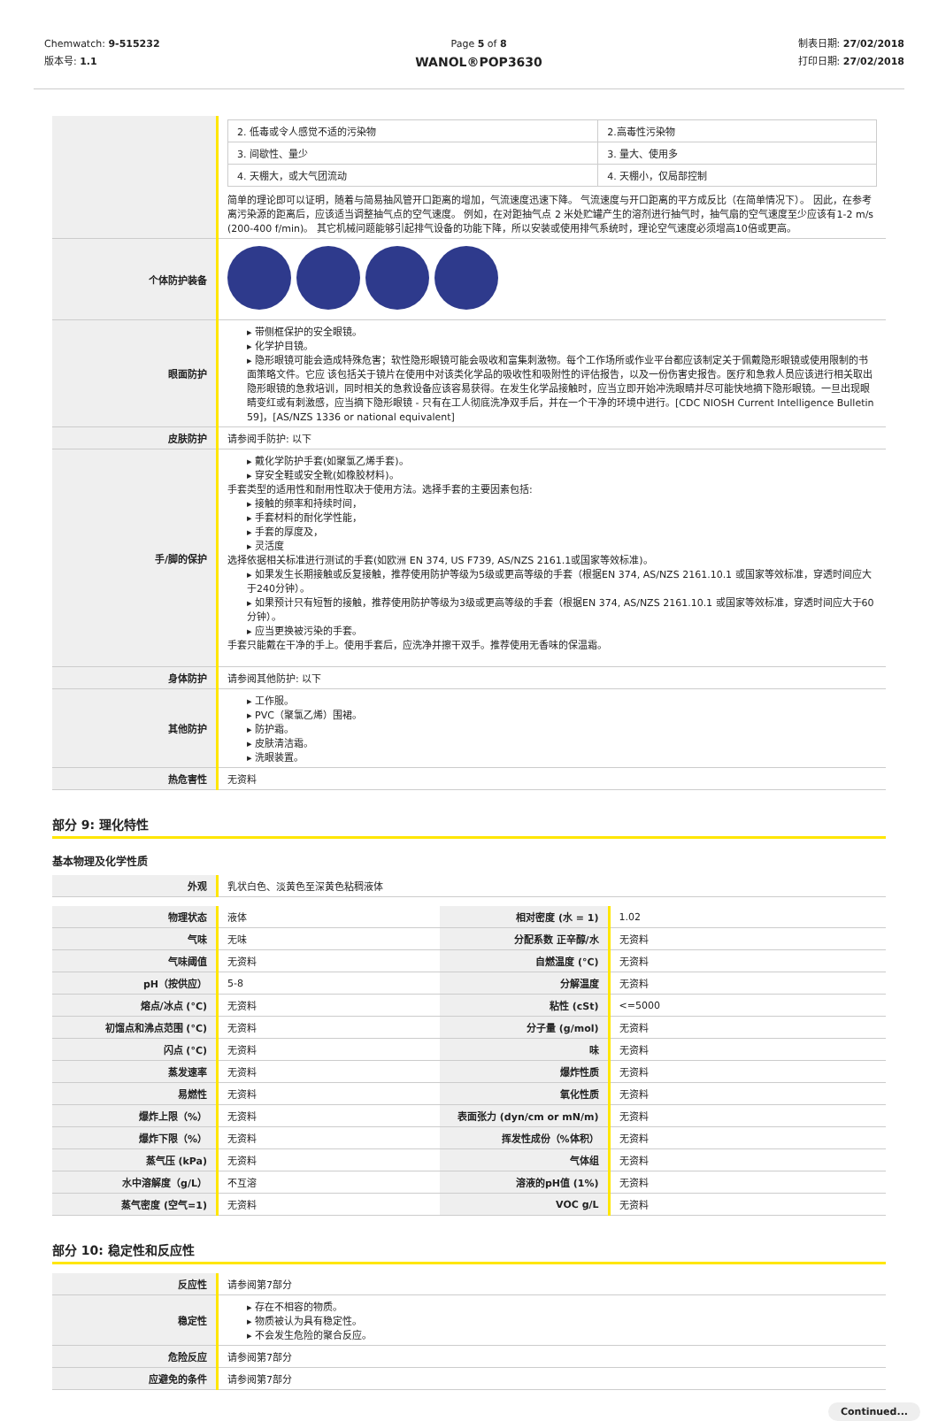Chemwatch: 9-515232
版本号: 1.1
Page 5 of 8
WANOL®POP3630
制表日期: 27/02/2018
打印日期: 27/02/2018
| | / 2. 低毒或令人感觉不适的污染物 / 2.高毒性污染物 / / 3. 间歇性、量少 / 3. 量大、使用多 / / 4. 天棚大，或大气团流动 / 4. 天棚小，仅局部控制 / 简单的理论即可以证明，随着与简易抽风管开口距离的增加，气流速度迅速下降。 气流速度与开口距离的平方成反比（在简单情况下）。 因此，在参考离污染源的距离后，应该适当调整抽气点的空气速度。 例如，在对距抽气点 2 米处贮罐产生的溶剂进行抽气时，抽气扇的空气速度至少应该有1-2 m/s (200-400 f/min)。 其它机械问题能够引起排气设备的功能下降，所以安装或使用排气系统时，理论空气速度必须增高10倍或更高。 |
| 个体防护装备 | |
| 眼面防护 | ▸ 带侧框保护的安全眼镜。 ▸ 化学护目镜。 ▸ 隐形眼镜可能会造成特殊危害；软性隐形眼镜可能会吸收和富集刺激物。每个工作场所或作业平台都应该制定关于佩戴隐形眼镜或使用限制的书面策略文件。它应 该包括关于镜片在使用中对该类化学品的吸收性和吸附性的评估报告，以及一份伤害史报告。医疗和急救人员应该进行相关取出隐形眼镜的急救培训，同时相关的急救设备应该容易获得。在发生化学品接触时，应当立即开始冲洗眼睛并尽可能快地摘下隐形眼镜。一旦出现眼睛变红或有刺激感，应当摘下隐形眼镜 - 只有在工人彻底洗净双手后，并在一个干净的环境中进行。[CDC NIOSH Current Intelligence Bulletin 59]，[AS/NZS 1336 or national equivalent] |
| 皮肤防护 | 请参阅手防护: 以下 |
| 手/脚的保护 | ▸ 戴化学防护手套(如聚氯乙烯手套)。 ▸ 穿安全鞋或安全靴(如橡胶材料)。 手套类型的适用性和耐用性取决于使用方法。选择手套的主要因素包括: ▸ 接触的频率和持续时间， ▸ 手套材料的耐化学性能， ▸ 手套的厚度及， ▸ 灵活度 选择依据相关标准进行测试的手套(如欧洲 EN 374, US F739, AS/NZS 2161.1或国家等效标准)。 ▸ 如果发生长期接触或反复接触，推荐使用防护等级为5级或更高等级的手套（根据EN 374, AS/NZS 2161.10.1 或国家等效标准，穿透时间应大于240分钟）。 ▸ 如果预计只有短暂的接触，推荐使用防护等级为3级或更高等级的手套（根据EN 374, AS/NZS 2161.10.1 或国家等效标准，穿透时间应大于60分钟）。 ▸ 应当更换被污染的手套。 手套只能戴在干净的手上。使用手套后，应洗净并擦干双手。推荐使用无香味的保温霜。 |
| 身体防护 | 请参阅其他防护: 以下 |
| 其他防护 | ▸ 工作服。 ▸ PVC（聚氯乙烯）围裙。 ▸ 防护霜。 ▸ 皮肤清洁霜。 ▸ 洗眼装置。 |
| 热危害性 | 无资料 |
部分 9: 理化特性
基本物理及化学性质
| 外观 | 乳状白色、淡黄色至深黄色粘稠液体 |
| 物理状态 | 液体 | 相对密度 (水 = 1) | 1.02 |
| 气味 | 无味 | 分配系数 正辛醇/水 | 无资料 |
| 气味阈值 | 无资料 | 自燃温度 (°C) | 无资料 |
| pH（按供应） | 5-8 | 分解温度 | 无资料 |
| 熔点/冰点 (°C) | 无资料 | 粘性 (cSt) | <=5000 |
| 初馏点和沸点范围 (°C) | 无资料 | 分子量 (g/mol) | 无资料 |
| 闪点 (°C) | 无资料 | 味 | 无资料 |
| 蒸发速率 | 无资料 | 爆炸性质 | 无资料 |
| 易燃性 | 无资料 | 氧化性质 | 无资料 |
| 爆炸上限（%） | 无资料 | 表面张力 (dyn/cm or mN/m) | 无资料 |
| 爆炸下限（%） | 无资料 | 挥发性成份（%体积） | 无资料 |
| 蒸气压 (kPa) | 无资料 | 气体组 | 无资料 |
| 水中溶解度（g/L） | 不互溶 | 溶液的pH值 (1%) | 无资料 |
| 蒸气密度 (空气=1) | 无资料 | VOC g/L | 无资料 |
部分 10: 稳定性和反应性
| 反应性 | 请参阅第7部分 |
| 稳定性 | ▸ 存在不相容的物质。 ▸ 物质被认为具有稳定性。 ▸ 不会发生危险的聚合反应。 |
| 危险反应 | 请参阅第7部分 |
| 应避免的条件 | 请参阅第7部分 |
Continued...